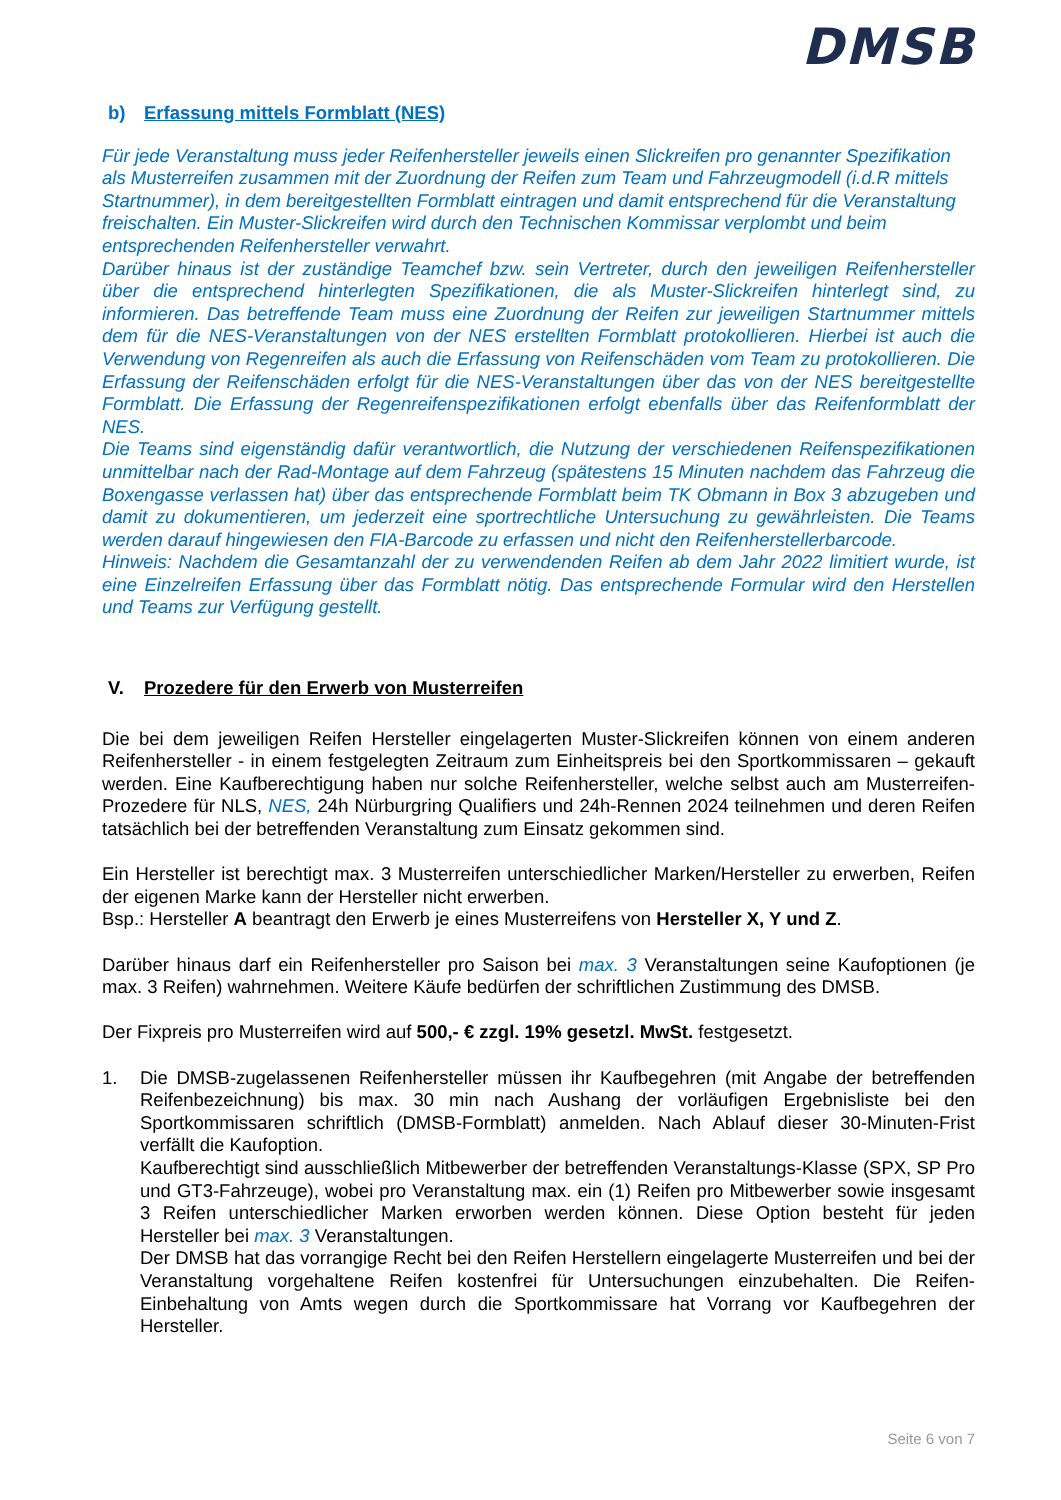DMSB
b) Erfassung mittels Formblatt (NES)
Für jede Veranstaltung muss jeder Reifenhersteller jeweils einen Slickreifen pro genannter Spezifikation als Musterreifen zusammen mit der Zuordnung der Reifen zum Team und Fahrzeugmodell (i.d.R mittels Startnummer), in dem bereitgestellten Formblatt eintragen und damit entsprechend für die Veranstaltung freischalten. Ein Muster-Slickreifen wird durch den Technischen Kommissar verplombt und beim entsprechenden Reifenhersteller verwahrt.
Darüber hinaus ist der zuständige Teamchef bzw. sein Vertreter, durch den jeweiligen Reifenhersteller über die entsprechend hinterlegten Spezifikationen, die als Muster-Slickreifen hinterlegt sind, zu informieren. Das betreffende Team muss eine Zuordnung der Reifen zur jeweiligen Startnummer mittels dem für die NES-Veranstaltungen von der NES erstellten Formblatt protokollieren. Hierbei ist auch die Verwendung von Regenreifen als auch die Erfassung von Reifenschäden vom Team zu protokollieren. Die Erfassung der Reifenschäden erfolgt für die NES-Veranstaltungen über das von der NES bereitgestellte Formblatt. Die Erfassung der Regenreifenspezifikationen erfolgt ebenfalls über das Reifenformblatt der NES.
Die Teams sind eigenständig dafür verantwortlich, die Nutzung der verschiedenen Reifenspezifikationen unmittelbar nach der Rad-Montage auf dem Fahrzeug (spätestens 15 Minuten nachdem das Fahrzeug die Boxengasse verlassen hat) über das entsprechende Formblatt beim TK Obmann in Box 3 abzugeben und damit zu dokumentieren, um jederzeit eine sportrechtliche Untersuchung zu gewährleisten. Die Teams werden darauf hingewiesen den FIA-Barcode zu erfassen und nicht den Reifenherstellerbarcode.
Hinweis: Nachdem die Gesamtanzahl der zu verwendenden Reifen ab dem Jahr 2022 limitiert wurde, ist eine Einzelreifen Erfassung über das Formblatt nötig. Das entsprechende Formular wird den Herstellen und Teams zur Verfügung gestellt.
V. Prozedere für den Erwerb von Musterreifen
Die bei dem jeweiligen Reifen Hersteller eingelagerten Muster-Slickreifen können von einem anderen Reifenhersteller - in einem festgelegten Zeitraum zum Einheitspreis bei den Sportkommissaren – gekauft werden. Eine Kaufberechtigung haben nur solche Reifenhersteller, welche selbst auch am Musterreifen-Prozedere für NLS, NES, 24h Nürburgring Qualifiers und 24h-Rennen 2024 teilnehmen und deren Reifen tatsächlich bei der betreffenden Veranstaltung zum Einsatz gekommen sind.
Ein Hersteller ist berechtigt max. 3 Musterreifen unterschiedlicher Marken/Hersteller zu erwerben, Reifen der eigenen Marke kann der Hersteller nicht erwerben.
Bsp.: Hersteller A beantragt den Erwerb je eines Musterreifens von Hersteller X, Y und Z.
Darüber hinaus darf ein Reifenhersteller pro Saison bei max. 3 Veranstaltungen seine Kaufoptionen (je max. 3 Reifen) wahrnehmen. Weitere Käufe bedürfen der schriftlichen Zustimmung des DMSB.
Der Fixpreis pro Musterreifen wird auf 500,- € zzgl. 19% gesetzl. MwSt. festgesetzt.
1. Die DMSB-zugelassenen Reifenhersteller müssen ihr Kaufbegehren (mit Angabe der betreffenden Reifenbezeichnung) bis max. 30 min nach Aushang der vorläufigen Ergebnisliste bei den Sportkommissaren schriftlich (DMSB-Formblatt) anmelden. Nach Ablauf dieser 30-Minuten-Frist verfällt die Kaufoption.
Kaufberechtigt sind ausschließlich Mitbewerber der betreffenden Veranstaltungs-Klasse (SPX, SP Pro und GT3-Fahrzeuge), wobei pro Veranstaltung max. ein (1) Reifen pro Mitbewerber sowie insgesamt 3 Reifen unterschiedlicher Marken erworben werden können. Diese Option besteht für jeden Hersteller bei max. 3 Veranstaltungen.
Der DMSB hat das vorrangige Recht bei den Reifen Herstellern eingelagerte Musterreifen und bei der Veranstaltung vorgehaltene Reifen kostenfrei für Untersuchungen einzubehalten. Die Reifen-Einbehaltung von Amts wegen durch die Sportkommissare hat Vorrang vor Kaufbegehren der Hersteller.
Seite 6 von 7